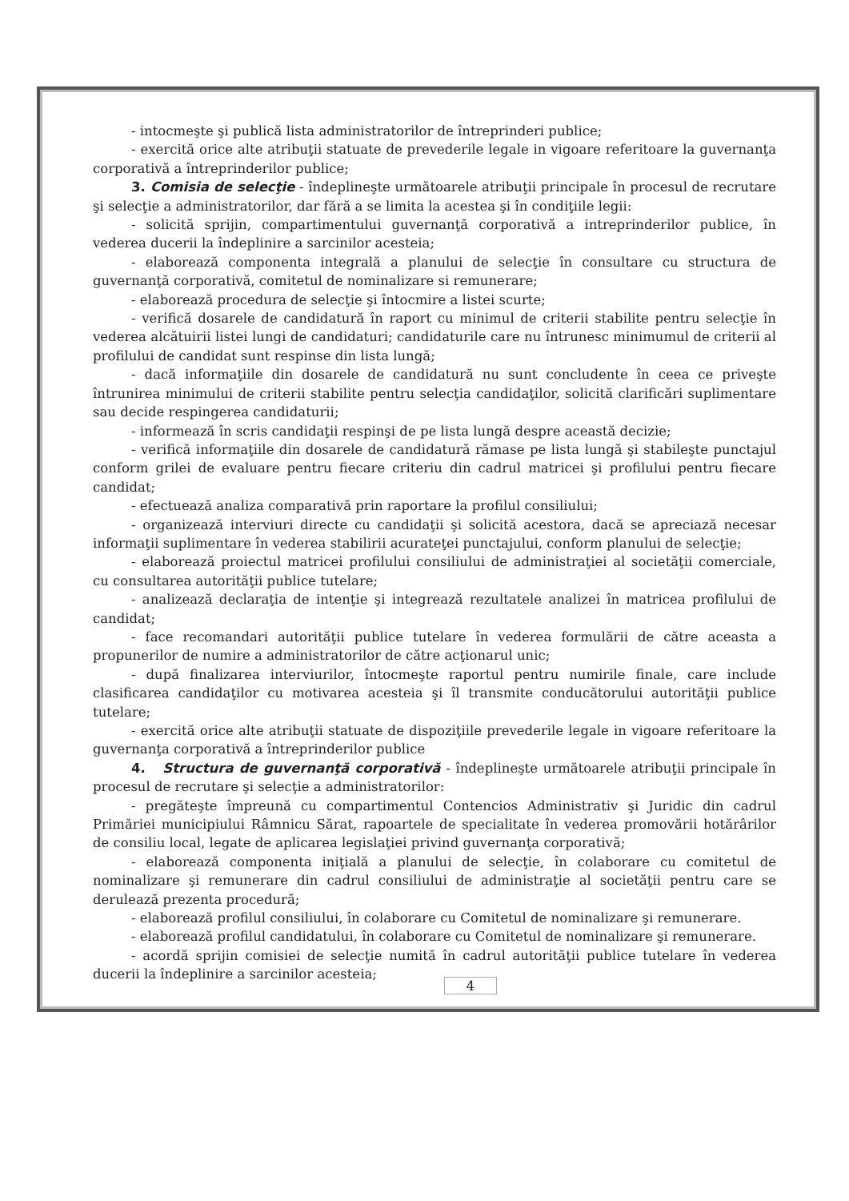- intocmeşte şi publică lista administratorilor de întreprinderi publice;
- exercită orice alte atribuţii statuate de prevederile legale in vigoare referitoare la guvernanţa corporativă a întreprinderilor publice;
3. Comisia de selecţie - îndeplineşte următoarele atribuţii principale în procesul de recrutare şi selecţie a administratorilor, dar fără a se limita la acestea şi în condiţiile legii:
- solicită sprijin, compartimentului guvernanţă corporativă a intreprinderilor publice, în vederea ducerii la îndeplinire a sarcinilor acesteia;
- elaborează componenta integrală a planului de selecţie în consultare cu structura de guvernanţă corporativă, comitetul de nominalizare si remunerare;
- elaborează procedura de selecţie şi întocmire a listei scurte;
- verifică dosarele de candidatură în raport cu minimul de criterii stabilite pentru selecţie în vederea alcătuirii listei lungi de candidaturi; candidaturile care nu întrunesc minimumul de criterii al profilului de candidat sunt respinse din lista lungă;
- dacă informaţiile din dosarele de candidatură nu sunt concludente în ceea ce priveşte întrunirea minimului de criterii stabilite pentru selecţia candidaţilor, solicită clarificări suplimentare sau decide respingerea candidaturii;
- informează în scris candidaţii respinşi de pe lista lungă despre această decizie;
- verifică informaţiile din dosarele de candidatură rămase pe lista lungă şi stabileşte punctajul conform grilei de evaluare pentru fiecare criteriu din cadrul matricei şi profilului pentru fiecare candidat;
- efectuează analiza comparativă prin raportare la profilul consiliului;
- organizează interviuri directe cu candidaţii şi solicită acestora, dacă se apreciază necesar informaţii suplimentare în vederea stabilirii acurateţei punctajului, conform planului de selecţie;
- elaborează proiectul matricei profilului consiliului de administraţiei al societăţii comerciale, cu consultarea autorităţii publice tutelare;
- analizează declaraţia de intenţie şi integrează rezultatele analizei în matricea profilului de candidat;
- face recomandari autorităţii publice tutelare în vederea formulării de către aceasta a propunerilor de numire a administratorilor de către acţionarul unic;
- după finalizarea interviurilor, întocmeşte raportul pentru numirile finale, care include clasificarea candidaţilor cu motivarea acesteia şi îl transmite conducătorului autorităţii publice tutelare;
- exercită orice alte atribuţii statuate de dispoziţiile prevederile legale in vigoare referitoare la guvernanţa corporativă a întreprinderilor publice
4. Structura de guvernanţă corporativă - îndeplineşte următoarele atribuţii principale în procesul de recrutare şi selecţie a administratorilor:
- pregăteşte împreună cu compartimentul Contencios Administrativ şi Juridic din cadrul Primăriei municipiului Râmnicu Sărat, rapoartele de specialitate în vederea promovării hotărârilor de consiliu local, legate de aplicarea legislaţiei privind guvernanţa corporativă;
- elaborează componenta iniţială a planului de selecţie, în colaborare cu comitetul de nominalizare şi remunerare din cadrul consiliului de administraţie al societăţii pentru care se derulează prezenta procedură;
- elaborează profilul consiliului, în colaborare cu Comitetul de nominalizare şi remunerare.
- elaborează profilul candidatului, în colaborare cu Comitetul de nominalizare şi remunerare.
- acordă sprijin comisiei de selecţie numită în cadrul autorităţii publice tutelare în vederea ducerii la îndeplinire a sarcinilor acesteia;
4